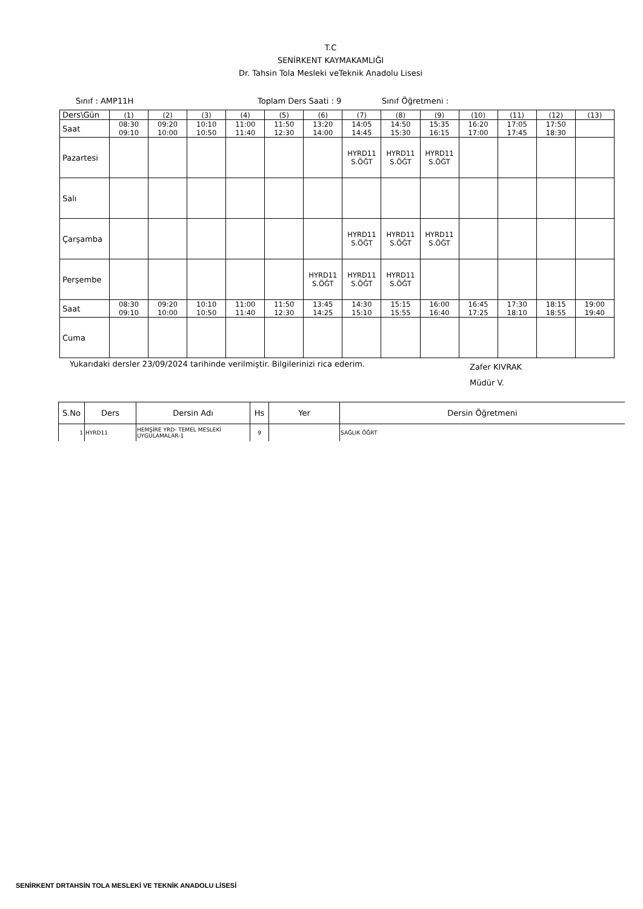T.C
SENİRKENT KAYMAKAMLIĞI
Dr. Tahsin Tola Mesleki veTeknik Anadolu Lisesi
Sınıf : AMP11H Toplam Ders Saati : 9 Sınıf Öğretmeni :
| Ders\Gün | (1) | (2) | (3) | (4) | (5) | (6) | (7) | (8) | (9) | (10) | (11) | (12) | (13) |
| Saat | 08:30 09:10 | 09:20 10:00 | 10:10 10:50 | 11:00 11:40 | 11:50 12:30 | 13:20 14:00 | 14:05 14:45 | 14:50 15:30 | 15:35 16:15 | 16:20 17:00 | 17:05 17:45 | 17:50 18:30 | |
| Pazartesi | | | | | | | HYRD11 S.ÖĞT | HYRD11 S.ÖĞT | HYRD11 S.ÖĞT | | | | |
| Salı | | | | | | | | | | | | | |
| Çarşamba | | | | | | | HYRD11 S.ÖĞT | HYRD11 S.ÖĞT | HYRD11 S.ÖĞT | | | | |
| Perşembe | | | | | | HYRD11 S.ÖĞT | HYRD11 S.ÖĞT | HYRD11 S.ÖĞT | | | | | |
| Saat | 08:30 09:10 | 09:20 10:00 | 10:10 10:50 | 11:00 11:40 | 11:50 12:30 | 13:45 14:25 | 14:30 15:10 | 15:15 15:55 | 16:00 16:40 | 16:45 17:25 | 17:30 18:10 | 18:15 18:55 | 19:00 19:40 |
| Cuma | | | | | | | | | | | | | |
Yukarıdaki dersler 23/09/2024 tarihinde verilmiştir. Bilgilerinizi rica ederim. Zafer KIVRAK
Müdür V.
| S.No | Ders | Dersin Adı | Hs | Yer | Dersin Öğretmeni |
| --- | --- | --- | --- | --- | --- |
| 1 | HYRD11 | HEMŞİRE YRD- TEMEL MESLEKİ UYGULAMALAR-1 | 9 | | SAĞLIK ÖĞRT |
SENİRKENT DRTAHSİN TOLA MESLEKİ VE TEKNİK ANADOLU LİSESİ